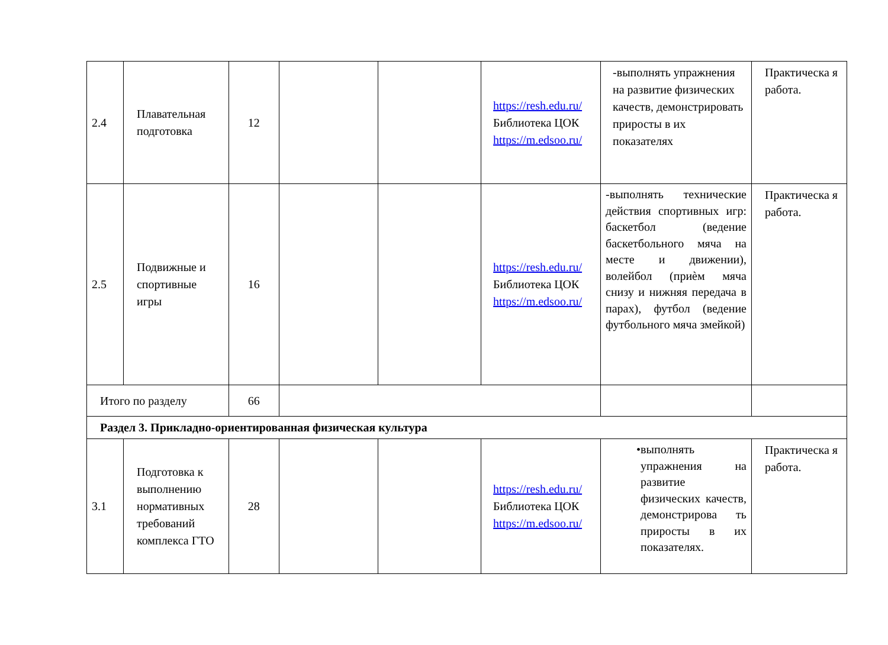| 2.4 | Плавательная подготовка | 12 | | | https://resh.edu.ru/ Библиотека ЦОК https://m.edsoo.ru/ | -выполнять упражнения на развитие физических качеств, демонстрировать приросты в их показателях | Практическа я работа. |
| 2.5 | Подвижные и спортивные игры | 16 | | | https://resh.edu.ru/ Библиотека ЦОК https://m.edsoo.ru/ | -выполнять технические действия спортивных игр: баскетбол (ведение баскетбольного мяча на месте и движении), волейбол (приѐм мяча снизу и нижняя передача в парах), футбол (ведение футбольного мяча змейкой) | Практическа я работа. |
| Итого по разделу | | 66 | | | | | |
| Раздел 3. Прикладно-ориентированная физическая культура | | | | | | | |
| 3.1 | Подготовка к выполнению нормативных требований комплекса ГТО | 28 | | | https://resh.edu.ru/ Библиотека ЦОК https://m.edsoo.ru/ | • выполнять упражнения на развитие физических качеств, демонстрирова ть приросты в их показателях. | Практическа я работа. |